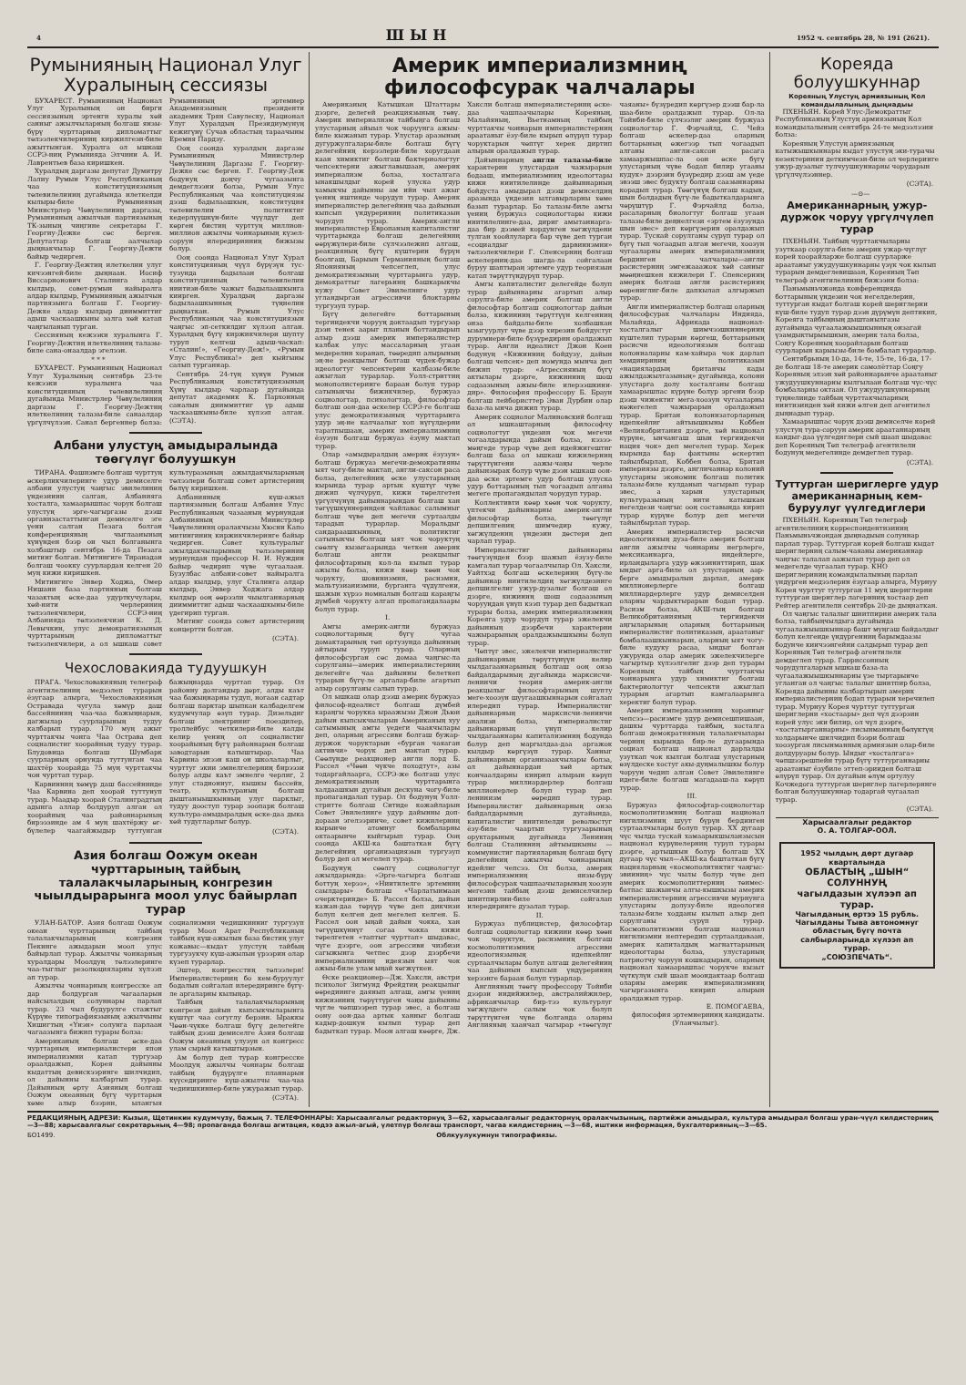4 ШЫН 1952 ч. сентябрь 28, № 191 (2621).
Румынияның Национал Улуг Хуралының сессиязы
БУХАРЕСТ. Румынияның Национал Улуг Хуралының он бирги сессиязының эртенги хуралы хөй санныг ажылчыларның болгаш янзы-бүрү чурттарның дипломаттыг төлээлекчилериниң киржилгези-биле ажыттынган. Хуралга ол ышкаш ССРЭ-ниң Румынияда Элчини А. И. Лаврентьев база киришкен.
Хуралдың даргазы депутат Думитру Лалиу Румын Улус Республиканың чаа конституциязының төлевилелиниң дугайында илеткелди кылыры-биле Румынияның Министрлер Чөвүлелиниң даргазы, Румынияның ажылчын партиязының ТК-зының чиңгине секретары Г. Георгиу-Дежке сөс берген. Депутаттар болгаш аалчылар дыңнакчылар Г. Георгиу-Дежти байыр чедирген.
Г. Георгиу-Дежтиң илеткелин улуг кичээнгей-биле дыңнаан. Иосиф Виссарионович Сталинга алдар кылдыр, совет-румын найыралга алдар кылдыр, Румынияның ажылчын партиязынга болгаш Г. Георгиу-Дежке алдар кылдыр дииммиттиг адыш часкаашкыны залга хөй катап чаңгыланып турган.
Сессияның кежээки хуралынга Г. Георгиу-Дежтиң илеткелиниң талазы-биле сана-онаалдар эгелээн.
* * *
БУХАРЕСТ. Румынияның Национал Улуг Хуралының сентябрь 23-те кежээки хуралынга чаа конституцияның төлевилелиниң дугайында Министрлер Чөвүлелиниң даргазы Г. Георгиу-Дежтиң илеткелиниң талазы-биле санаалдар үргүлчүлээн. Санал бергеннер болза: Румынияның эртемнер Академиязының президенти академик Трян Савулеску, Национал Улуг Хуралдың Президиумунуң кежигүнү Сучав областың тараачыны Еремия Пардзу.
Ооң соонда хуралдың даргазы Румынияның Министрлер Чөвүлелиниң Даргазы Г. Георгиу-Дежке сөс берген. Г. Георгиу-Деж бодунуң доңчу чугаазынга демдеглээни болза, Румын Улус Республиканың чаа конституциязы дээш бадылаашкын, конституция төлевилелин политиктиг кедерлүүшкүн-биле чүүлдүг деп көрген бистиң чурттуң миллион-миллион ажылчы чоннарының күзел-соруун илередирииниң бижызы болур.
Ооң соонда Национал Улуг Хурал конституцияның чүүл бүрүзүн тус-тузунда бадылаан болгаш конституцияның төлевилелин ниитизи-биле чажыт бадылаашкынга киирген. Хуралдың даргазы бадылаашкынның түңнелин дыңнаткан. Румын Улус Республиканың чаа конституциязын чаңгыс эп-сеткилдиг хүлээп алган. Хуралдың бүгү киржикчилери шупту туруп келгеш адыш-часкап: «Сталин!», «Георгиу-Деж!», «Румын Улус Республика!» деп кыйгыны салып турганнар.
Сентябрь 24-түң хүнүн Румын Республиканың конституциязының Хүнү кылдыр чарлаар дугайында депутат академик К. Пархонның саналын дииммиттиг үр адыш часкаашкыны-биле хүлээп алган. (СЭТА).
Албани улустуң амыдыралында төөгүлүг болуушкун
ТИРАНА. Фашизмге болгаш чурттуң өскерликчилеринге удур демиселге албани улустуң чаңгыс эвилелиниң үндезинин салган, Албанияга хосталга, хамаарышпас чорук болгаш улустуң эрге-чагыргазы дээш организастаттынган демиселге эге үени салган Пезага болган конференцияның чыглаанының хүнүнден бээр он чыл болганынга холбаштыр сентябрь 16-да Пезага митинг болган. Митингиге Тиранадан болгаш чоокку суурлардан келген 20 муң кижи киришкен.
Митингиге Энвер Ходжа, Омер Нишани база партияның болгаш чазактың өске-даа удурткучулары, хөй-нити черлериниң төлээлекчилери, ССРЭ-ниң Албанияда төлээлекчизи К. Д. Левычкин, улус демократиязының чурттарының дипломаттыг төлээлекчилери, а ол ышкаш совет культуразының ажылдакчыларының төлээлери болгаш совет артистерниң бөлүү киришкен.
Албанияның күш-ажыл партиязының болгаш Албания Улус Республиканың чазааның мурнундан Албанияның Министрлер Чөвүлелиниң оралакчызы Хюсни Капо митингиниң киржикчилеринге байыр чедирген. Совет культуралыг ажылдакчыларының төлээлериниң мурнундан профессор Н. И. Нуждин байыр чедирип чүве чугаалаан. Бузулбас албани-совет найыралга алдар кылдыр, улуг Сталинга алдар кылдыр, Энвер Ходжага алдар кылдыр ооң өөрээли чыылганнарның дииммиттиг адыш часкаашкыны-биле үдегирип турган.
Митинг соонда совет артистерниң концертти болган.
(СЭТА).
Чехословакияда тудуушкун
ПРАГА. Чехословакияның телеграф агентилелиниң медээлеп турарын ёзугаар алырга, Чехословакияның Остравада чугула хөмүр даш бассейниниң чаа-чаа бажыңнарын, дагжылар суурларының тудуу калбарып турар. 170 муң ажыг чурттакчы чонга Чаа Острава деп социалистиг хоорайның тудуу турар. Блудовица болгаш Шумбарк суурларның орнунда туттунган чаа шахтёр хоорайда 75 муң чурттакчы чон чурттап турар.
Карвинниң хөмүр даш бассейнинде Чаа Карвина деп хоорай туттунуп турар. Маадыр хоорай Сталинградтың адынга аллар болдуруп алган ол хоорайның чаа районнарының бирээзинде ам 4 муң шахтёржу өг-бүлелер чаагайжыдыр туттунган бажыңнарда чурттап турар. Ол районну долгандыр дөрт, алды каът чаа бажыңнарны тудуп, ногаан садтар болгаш парктар шыпкан калбаделгем кудумчулар өзүп турар. Дизельдиг болгаш электриниг поездилер, троллейбус четкилери-биле калды келир үениң ол социалистиг хоорайының бүгү районнарын болгаш заводтарын катыштырар. Чаа Карвина эпээн каш он школаларлыг, чурттуг экии эмнелгелерниң бирээзи болур алды каът эмнелге черлиг, 2 улуг стадионнуг, кышкы бассейн, театр, культураның болгаш дыштаныышкынның улуг парклыг, тудуу дооступ турар зоопарк болгаш культура-амыдыралдың өске-даа дыка хөй тудугларлыг болур.
(СЭТА).
Азия болгаш Оожум океан чурттарының тайбың талалакчыларының конгрезин чыылдырарынга моол улус байырлап турар
УЛАН-БАТОР. Азия болгаш Оожум океан чурттарының тайбың талалакчыларының конгрезин Пекинге ажыдарын моол улус байырлап турар. Ажылчы чоннарның хуралдары Моолдуң төлээлеринге чаа-тыглыг резолюцияларны хүлээп ап турар.
Ажылчы чоннарның конгресске ап дар болдурган чагааларын найсылалдың солуннары парлап турар. 23 чыл будурулге стажтыг Күрүне типографиязының ажылчыны Хишигтың «Үнэн» солунга парлаан чагаазынга бижип турары болза:
Американың болгаш өске-даа чурттарның империалистери япон империализмни катап тургузар ораалдажып, Корея дайынны кыдаттың девискээринге шилчидип, ол дайынны калбартып турар. Дайынның өрту Азияның болгаш Оожум океанның бүгү чурттарын хөме алыр бээрин, ылангыя социализмни чедишкинниг тургузуп турар Моол Арат Республиканың тайбың күш-ажылын база бистиң улуг кожавыс—кыдат улустуң тайбың тургузукчу күш-ажылын үрээрин олар күзеп турарлар.
Эштер, конгресстиң төлээлери! Империалистерниң бо кем-буруулуг бодалын сойгалап илередиринге бүгү-ле аргаларны кылыңар.
Тайбың талалакчыларының конгрези дайын кыпсыкчыларынга күштүг чаа согуглу берзин. Ыраккы Чөөн-чүкке болгаш бүгү делегейге тайбың дээш демиселге Азия болгаш Оожум океанның улузун ол конгресс улам сырый катыштырзын.
Ам болур деп турар конгресске Моолдуң ажылчы чоннары болгаш тайбың бүдүрүлге планнарын күүседиринге күш-ажылчы чаа-чаа чедиишкиннер-биле ужуражып турар.
(СЭТА).
Америк империализмниң философсурак чалчалары
Американың Катышкан Штаттары дээрге, делегей реакциязының төвү. Америк империализм тайбыңга болгаш улустарның айыыл чок чоруунга ажыы-биле кыжанып турар. Улустар аразының дугуржулгалары-биле болгаш бүгү делегейниң керээлери-биле хоругдаан каан химиктиг болгаш бактериологтуг чепсектерни ажыглавышаан, америк империализм болза, хосталгага ынакшылдыг корей улуска удур хамыкчы дайынны ам ийи чыл ажыг үениң иштинде чорудуп турар. Америк империалистер делегейниң чаа дайынын кыпсып үндүрериниң политиказын чорудуп турар. Америк-англи империалистер Европаның капиталистиг чурттарында болгаш делегейниң өөрүжүлери-биле сүлчээлежип алгаш, реакцияның бүгү күштерин бүрүн боолгаш, Барыын Германияның болгаш Японияның чепсеглеп, улус демократиязының чурттарынга удур, демократтыг лагерьниң башкарыкчы кужу Совет Эвилелинге удур угландырган агрессивчи блоктарны тургузуп турар.
Бүгү делегейге боттарының тергиидекчи чорууң доктаадып тургузар дээн тенек аарыг планын боттандырып алыр дээш америк империалистер калбак улус массаларның угаан медерелин хоранап, төөредип алырының эң-не реакцылыг болгаш чүдек-бужар идеологтуг чепсектерин калбазы-биле ажыглап турарлар. Уолл-стриттиң монополистеринге бараан болуп турар сатыныкчы бижикчилер, буржуаз социологтар, психологтар, философтар болгаш оон-даа өскелер ССРЭ-ге болгаш улус демократиязының чурттарынга удур эң-не калчаалыг хоп нүгүлдерни таратпышаан, америк империализмниң ёзузун болгаш буржуаз ёзуну мактап турар.
Олар «амыдыралдың америк ёзузун» болгаш буржуаз мегечи-демократияны ыят чогу-биле мактап, англи-саксон раса болза, делегейниң өске улустарының кырында турар артык күштүг чүве дижип чүлчуруп, кижи төрелгетен үргүлчүнүң дайыннарындан болгаш хан төгүүшкүннеринден чайлавас салымныг болгаш чүве деп мегечи суртаалды тарадып турарлар. Моральдыг сандараашкынның, политиктиг сатыныкчы болгаш ыят чок чоруктуң сөөлгү кызыгаарында четкен америк болгаш англи реакцылыг философтарның кол-ла кылып турар ажылы болза, кижи көөр хөөн чок чорукту, шовинизмни, расизмни, мальтузианизмни, бурганга чүдүлгени, шажын хүрээ номналын болгаш караңгы дүмбей чорукту алгап пропагандалаары болуп турар.
I.
Амгы америк-англи буржуаз социологтарның бүгү чугаа домактарының төп ортузунда дайынның айтырыы туруп турар. Оларның философсурган сөс домаа чаңгыс-ла сорулганы—америк империалистерниң делегейге чаа дайынны белеткеп турарын бүгү-ле аргалар-биле агартып алыр сорулганы салып турар.
Ол ышкаш олар дээш америк буржуаз философ-идеалист болгаш дүмбей караңгы чорукка ыраажызы Джон Дьюи дайын кыпсыкчыларын Американың хуу сатымының амгы үедеги чаакчылары деп, оларның агрессиви болгаш бужар-дуржок чоруктарын «бурган чаяаган активчи» чорук деп мактап турар. Сөөлүнде реакционер англи лорд Б. Рассел «Чөөн чүкче походтут», азы тодаргайлаарга, ССРЭ-же болгаш улус демократиязының чурттарынга халдаашкын дугайын дескуна чогу-биле пропагандалап турар. Ол бодунуң Уолл-стритте болгаш Ситиде кожайларын Совет Эвилелинге удур дайынны доп-дораан эгелээринче, совет кижилерниң кырынче атомнуг бомбаларны октаарынче кыйгырып турар. Ооң соонда АКШ-ка баштаткан бүгү делегейниң организациязын тургузуп болур деп ол мегелеп турар.
Бодунуң сөөлгү социологтуг ажылдарында: «Эрге-чагырга болгаш боттуң херээ», «Ниитилелге эртемниң саылдары» болгаш «Чарлатынмаан очерктеринде» Б. Рассел болза, дайын кажан-даа төрүүр чүве деп дикчизи болуп келген деп мегелеп келген. Б. Рассел оон ыңай дайын чокка, хан төгүүшкүннүг согаа чокка кижи төрелгетен «таптыг чурттап» шыдавас, чүге дээрге, оон агрессиви чизбизи сагыжынга четпес дээр дээрбечи империализмниң идеязын ыят чок ажыы-биле улам ыңай хөгжүткен.
Өске реакционер—Дж. Хаксли, австри психолог Зигмунд Фрейдтиң реакцылыг өөредиинге даянып алгаш, амгы үениң кижизиниң төрүттүрген чаңы дайынны чүгле чөпшээреп турар эвес, а болгаш оону оон-даа артык ханныг болгаш кадыр-дошкун кылып турар деп бадыткап турар. Моон алгаш көөрге, Дж. Хаксли болгаш империалистерниң өске-даа чашпаачылары Кореяның, Малайяның, Вьетнамның тайбың чурттакчы чоннарын империалистерниң араатаныг ёзу-биле кырып өлүрүп турар чоруктарын чөптүг херек диртип алырын оралдажып турар.
Дайыннарның англи талазы-биле характерин улустардан чажырарын бодааш, империализмниң идеологтары кижи ниитилелинде дайыннарның бойдуста амыдырал дээш демиселдиң аразында үндезин ылгавырларны хөме базып турарлар. Бо талазы-биле амгы үениң буржуаз социологтары кижи ниитилелинге-даа, дириг амытаннарга-даа бир дээмей кордунген хөгжүлдени тулган хоойлуларга бар чүве деп турган «социалдыг дарвинизмни» төлээлекчилери Г. Спенсерниң болгаш өскелерниң-даа шагда-ла сойгалаан буруу шаптыраң эртемге удур теориязын катап төрүттүндүрүп турар.
Амгы капиталистиг делегейде болуп турар дайыннарны агартып алыр сорулга-биле америк болгаш англи философтар болгаш социологтар дайын болза, кижинниң төрүттүүн келгенниң онза байдалы-биле холбашкан ызыгуурлуг чүве дээр хирезин бойдустуг дурумнери-биле бүзүредирин оралдажып турар. Англи идеалист Джон Коен бодунуң «Кижинниң бойдузу, дайын болгаш чепсек» деп номунда мынча деп бижип турар: «Агрессияның бүгү актылары дээрге, кижинниң шош содаазының ажыы-биле илерээшкини-дир». Философия профессору Б. Браун болгаш лейбористтер Эван Дурбин олар база-ла ынча дижип турар.
Америк социолог Малиновский болгаш ол ышкаштарның философчу социологтуг үндезин чок мегечи чогаалдарында дайын болза, кэзээ-мөңгеде турар чүве деп идейжигештиг болгаш база ол ышкаш кижилерниң төрүттүнгени аажы-чаңы черле дайынзырак болур чүве дээн ышкаш оон-даа өске эртемге удур болгаш улуска удур боттарының тып чогаадып алганы мегеге пропагандылап чорудуп турар.
Коллективти көөр хөөн чок чорукту, үптекчи дайыннарны америк-англи философтар болза, төөгүлүг депшилгениң шимчедир кужу, хөгжүлдениң үндезин дөстери деп чарлап турар.
Империалистиг дайыннарны төөгүзүнден бээр шажып ёзузу-биле камгалап турар чогаалчылар Ол. Хаксли, Уайтхэд болгаш өскелерниң бүгү-ле дайыннар ниитилелдиң хөгжүлдезинге депшилгелиг ужур-дузалыг болгаш ол дээрге, кижиниң шош содаазының чорууңдан үнүп кээп турар деп бадыткап турары болза, америк империализмниң Кореяга удур чорудуп турар эжелекчи дайынның дээрбечи характерин чажырарының оралдажыышкыны болуп турар.
Чөптүг эвес, эжелекчи империалистиг дайыннарның төрүттүнүүн келир чылдагааннарының болгаш ооң онза байдалдарының дугайында марксисчи-ленинчи теория америк-англи реакцылыг философтарының шупту меге-хоозун шуугаашкыннарын сойгалап илередип турар. Империалистиг дайыннарның марксисчи-ленинчи анализи болза, империалистиг дайыннарның үнүп келир чылдагааннары капитализмниң бодунда болур деп маргылдаа-даа аргажок кылдыр көргүзүп турар. Ханныг дайыннарның организаакчылары болза, ол дайыннардан хөй артык кончаалдарны киирип алырын көрүп турар миллиардерлер болгаш миллионерлер болуп турар деп ленинизм өөредип турар. Империалистиг дайыннарның онза байдалдарының дугайында, капиталистиг ниитилелди революстуг ёзу-биле чаартып тургузарының оруктарының дугайында Лениниң болгаш Сталинниң айтыышкыны — коммунистиг партияларның болгаш бүгү делегейниң ажылчы чоннарының идейлиг чепсээ. Ол болза, америк империализмниң янзы-бүрү философсурак чашпаачыларының хоозун мегезин тайбың дээш демиселчилер шиитпирлии-биле сойгалап илередиринге дузалап турар.
II.
Буржуаз публицистер, философтар болгаш социологтар кижини көөр хөөн чок чоруктун, расизмниң болгаш космополитизмниң агрессиви идеологиязының идепкейлиг суртаалчылары болуп алгаш делегейниң чаа дайынын кыпсып үндүрериниң херээнге бараан болуп турарлар.
Англияның төөгү профессору Тойнби дээрзи индийжилер, австралийжилер, африканчылар бир-тээ культурлуг хөгжүлдеге салым чок болуп төрүттүнген чүве болганда оларны Англияның хаанчап чагырар «төөгүлүг чаяаны» бүзүредип көргүзер дээш бар-ла шаа-биле оралдажып турар. Ол-ла Тойнби-биле сүлчээлиг америк буржуаз социологтар Г. Фэрчайлд, С. Чейз болгаш өскелер-даа оларның боттарының өжегээр тып чогаадып алганы англи-саксон расага хамааржышпас-ла оон өске бүгү улустарның чүве бодап билир угааны кудук» дээрзин бүзүредир дээш ам үеде эвээш эвес будукту болгаш саазыннарны корадып турар. Төөгүнүң болгаш кадык, шын болдадың бүгү-ле бадыткалдарынга чөрүштүр Г. Фэрчайлд болза, расаларның биологтуг болгаш угаан талазы-биле деңнелгези «эртем ёзузунда шын эвес» деп көргүзерин оралдажып турар. Тускай сорулганы сүрүп турар ол бүгү тып чогаадып алган мегечи, хоозун чугааларны америк империализмниң бердинген чалчалары—англи расистерниң эмгежааажок хөй санныг мөөңнешкен кижилери Г. Спенсерниң америк болгаш англи расистерниң өөрениглиг-биле дапкылап алгыржып турар.
Англи империалистер болгаш оларның философсурак чалчалары Индияда, Малайяда, Африкада национал-хосталгалыг шимчээшкиннерниң күштелип турарын көргеш, боттарының расисчи идеологиязын болгаш колониаларны кам-хайыра чок дарлап хемдиириниң политиказын «нациялардың британчы кады ажылдажылгазының» дугайында, колони улустарга долу хосталганы болгаш хамаарышпас күрүне болур эргени бээр дээш чижектиг мега-хоозун чугааларны көжегелеп чажырарын оралдажып турар. Британ колонизаторларның идепкейлиг айтыышкыны Коббен «Великобритания дээрге, хөй национал күрүне, ынчангаш шын тергиидекчи нация чок» деп мегелеп турар. Херек кырында бар фактыны өскертип тайылбырлап, Коббен болза, Британ империязы дээрге, англичаннар колоний улустарны экономик болгаш политик талазы-биле кулданып чагырып турар эвес, а харын улустарның культуразының нити катышкан негелдези чаңгыс ооң составында кирип турар күрүне болур деп мегечи тайылбырлап турар.
Америк империалистер расисчи идеологияның дуза-биле америк болгаш англи ажылчы чоннарны негрлерге, мексиканнарга, индейлерге, ирландыларга удур өжээнниттирип, шак ындыг арга-биле ол улустарның аар-берге амыдыралын дарлап, америк миллионерлерге болгаш миллиардерлерге удур демиселден оларны чардыктырарын бодап турар. Расизм болза, АКШ-тың болгаш Великобританияның тергиидекчи аңгыларының оларның боттарының империалистиг политиказын, араатаныг бомбалаашкыннарын, оларның ыят чогу-биле кудуку расаа, ындыг болган ужурунда олар америк эжелекчилерге чагыртыр хүлээлгелиг дээр деп турары Кореяның тайбың чурттакчы чоннарынга удур химиктиг болгаш бактериологтуг чепсекти ажыглап турарын агартып камгалаарынга херектиг болуп турар.
Америк империализмниң хоранныг чепсээ—расизмге удур демисешпишаан, дашкы чурттарда тайбың, хосталга болгаш демократияның талалакчылары черниң кырында бир-ле дугаарында социал болгаш национал дарлалды узуткап чок кылган болгаш улустарның өзүлдеске хостуг акы-дуңмалышкы болур чоруун чедип алган Совет Эвилелинге идеге-биле болгаш магадааш-ла көрүп турар.
III.
Буржуаз философтар-социологтар космополитизмниң болгаш национал нигилизмниң шуут бүрүн бердинген суртаалчылары болуп турар. XX дугаар чүс чылда тускай хамаарыкшыланзысын национал күрүнелерниң туруп турары дээрге, артышкын болур болгаш XX дугаар чүс чыл—АКШ-ка баштаткан бүгү нацияларның «космополитиктиг чаңгыс-эвииниң» чүс чылы болур чүве деп америк космополиттерниң төнмес-батпас шажынчы алгы-кышкызы америк империалистерниң агрессивчи мурнунга улустарны долузу-биле идеология талазы-биле ходданы кылып алыр деп сорулганы сүрүп турар. Космополитизмни болгаш национал нигилизмни нептередип суртаалдаваан, америк капиталдың магнаттарының идеологтары болза, улустарның патриотчу чоруун кошкадырын, оларның национал хамаарышпас чорукче кызыт чүткүлүн сый шаап моондактаар болгаш оларны америк империализмниң чагыргазынга киирип алырын оралдажып турар.
Е. ПОМОГАЕВА,
философия эртемнериниң кандидаты.
(Уланчылыг).
Кореяда болуушкуннар
Кореяның Улустуң армиязының Кол командылалының дыңнадыы
ПХЕНЬЯН. Корей Улус-Демократтыг Республиканың Улустуң армиязының Кол командылалының сентябрь 24-те медээлээни болза:
Кореяның Улустуң армиязының катыжышкыннары кыдат улустуң эки-турачы кезектеринин деткимчези-биле ол черлеринге ужур-дузалыг тулчуушкуннарны чорударын үргүлчүлээннер.
(СЭТА).
—⊙—
Американнарның ужур-дуржок чоруу үргүлчүлеп турар
ПХЕНЬЯН. Тайбың чурттакчыларны узуткаар сорулга-биле америк ужар-чүглүг корей хоорайларже болгаш суурларже араатаныг ужудуушкуннарны үзүк чок кылып турарын демдеглевишаан, Кореяның Төп телеграф агентилелиниң бижээни болза:
Паньмыньчжонда конференцияда боттарының үндезин чок негелделерин, туттурган кыдат болгаш корей шериглерни күш-биле тудуп турар дээн дүрүмүн дептикип, Кореяга тайбыңның дыштанылгазы дугайында чугаалажыышкынның онзагай үзамдыктырыышкын, америк тала болза, Соңгу Кореяның хоорайларын болгаш суурларын карыызы-биле бомбалап турарлар.
Сентябрьның 10-да, 14-те, 15-те, 16-да, 17-де болгаш 18-те америк самолёттар Соңгу Кореяның элээн хөй районнарынче араатаныг ужудуушкуннарны кылгылаан болгаш чүс-чүс бомбаларны октаан. Ол ужудуушкуннарның түңнелинде тайбың чурттакчыларның ниитизинден хөй кижи өлген деп агентилел дыңнадып турар.
Хамаарышпас чорук дээш демиселче корей улустуң тура-соруун америк араатаннарның кандыг-даа үүлгедиглери сый шаап шыдавас деп Кореяның Төп телеграф агентилели бодунуң медегелинде демдеглеп турар.
(СЭТА).
Туттурган шериглерге удур американнарның кем-буруулуг үүлгедиглери
ПХЕНЬЯН. Кореяның Төп телеграф агентилелиниң корреспондентизиниң Паньмыньчжондан дыңнадыын солуннар парлап турар. Туттурган корей болгаш кыдат шериглерниң салым-чаяаны американнар чаңгыс талалап аажылап турар деп ол медегелде чугаалап турар. КНО шериглериниң командылалының парлап үндүрген медээлерин ёзугаар алырга, Мурнуу Корея чурттуг туттурган 11 муң шериглерни туттурган шериглер лагериниң хостаар деп Рейтер агентилели сентябрь 20-де дыңнаткан.
Ол чаңгыс талалыг шиитпирни америк тала болза, тайбыңчылдыга дугайында чугаалажыышкыннар башт муңгаш байдалдыг болуп келгенде үндүргенниң барымдаазы бодунче киичээнгейни салдырып турар деп Кореяның Төп телеграф агентилели демдеглеп турар. Гарриссонның чорудулгаларын ышкаш база-ла чугаалажыышкыннарны үзе тыртарынче угланган ол чаңгыс талалыг шиитпир болза, Кореяда дайынны калбартырып америк империалистерниң бодап турарын херечилеп турар. Мурнуу Корея чурттуг туттурган шериглерни «хостаары» деп чүл дээрзин корей улус эки билир, ол чүл дээрге, «хостатырганнарны» лисынманның бөлүктүң холдарынче шилчидип бээри болгаш хоозурган лисынманның армиязын олар-биле долдуруары болур. Ындыг «хосталгага» чөпшээрешпейн турар бүгү туттурганнарны араатаныг ёзубиле эттеп-эрииден болгаш өлүрүп турар. Ол дугайын өлүм ортулуу Кочжедога туттурган шериглер лагерлеринге болган болуушкуннар тодаргай чугаалап турар.
(СЭТА).
Харысаалгалыг редактор
О. А. ТОЛГАР-ООЛ.
1952 чылдың дөрт дугаар кварталында
ОБЛАСТЫҢ „ШЫН“ СОЛУННУҢ
чагылдазын хүлээп ап турар.
Чагылданың өртээ 15 рубль.
Чагылданы Тыва автономнуг областың бүгү почта салбырларында хүлээп ап турар.
„СОЮЗПЕЧАТЬ“.
РЕДАКЦИЯНЫҢ АДРЕЗИ: Кызыл, Щетинкин кудумчузу, бажың 7. ТЕЛЕФОННАРЫ: Харысаалгалыг редакторнуң 3—62, харысаалгалыг редакторнуң оралакчызының, партийжи амыдырал, культура амыдырал болгаш уран-чүүл килдистерниң —3—88; харысаалгалыг секретарьның 4—98; пропаганда болгаш агитация, көдээ ажыл-агый, үлетпүр болгаш транспорт, чагаа килдистерниң —3—68, иштики информация, бухгалтерияның—3—65.
БО1499. Облкуулукумнун типографиязы.